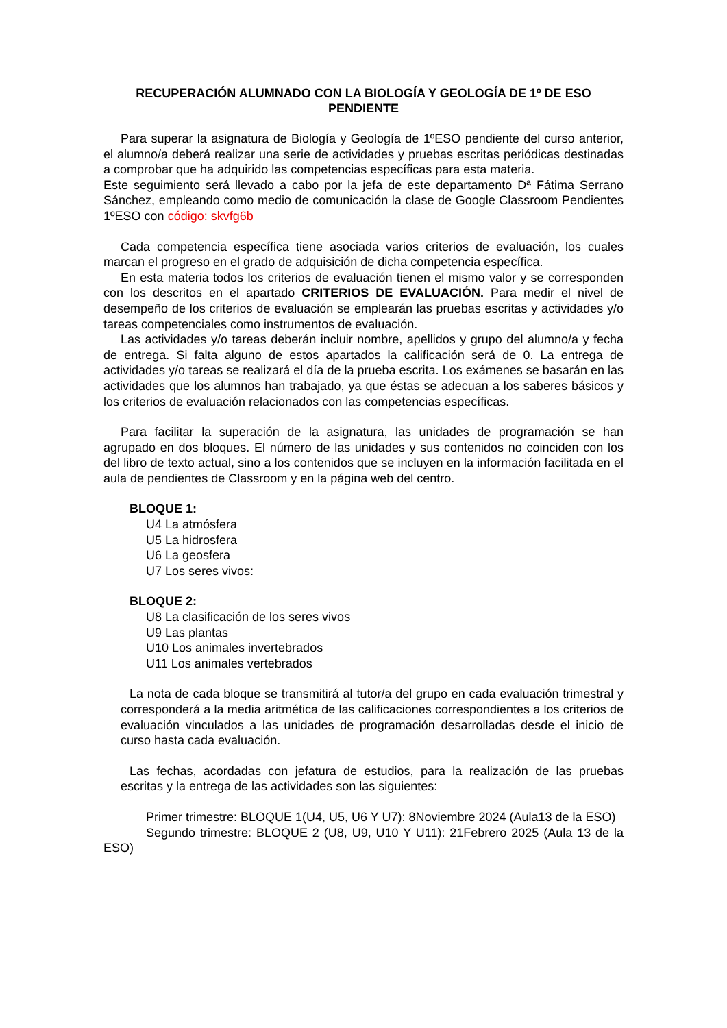RECUPERACIÓN ALUMNADO CON LA BIOLOGÍA Y GEOLOGÍA DE 1º DE ESO PENDIENTE
Para superar la asignatura de Biología y Geología de 1ºESO pendiente del curso anterior, el alumno/a deberá realizar una serie de actividades y pruebas escritas periódicas destinadas a comprobar que ha adquirido las competencias específicas para esta materia.
Este seguimiento será llevado a cabo por la jefa de este departamento Dª Fátima Serrano Sánchez, empleando como medio de comunicación la clase de Google Classroom Pendientes 1ºESO con código: skvfg6b
Cada competencia específica tiene asociada varios criterios de evaluación, los cuales marcan el progreso en el grado de adquisición de dicha competencia específica.
En esta materia todos los criterios de evaluación tienen el mismo valor y se corresponden con los descritos en el apartado CRITERIOS DE EVALUACIÓN. Para medir el nivel de desempeño de los criterios de evaluación se emplearán las pruebas escritas y actividades y/o tareas competenciales como instrumentos de evaluación.
Las actividades y/o tareas deberán incluir nombre, apellidos y grupo del alumno/a y fecha de entrega. Si falta alguno de estos apartados la calificación será de 0. La entrega de actividades y/o tareas se realizará el día de la prueba escrita. Los exámenes se basarán en las actividades que los alumnos han trabajado, ya que éstas se adecuan a los saberes básicos y los criterios de evaluación relacionados con las competencias específicas.
Para facilitar la superación de la asignatura, las unidades de programación se han agrupado en dos bloques. El número de las unidades y sus contenidos no coinciden con los del libro de texto actual, sino a los contenidos que se incluyen en la información facilitada en el aula de pendientes de Classroom y en la página web del centro.
BLOQUE 1:
U4 La atmósfera
U5 La hidrosfera
U6 La geosfera
U7 Los seres vivos:
BLOQUE 2:
U8 La clasificación de los seres vivos
U9 Las plantas
U10 Los animales invertebrados
U11 Los animales vertebrados
La nota de cada bloque se transmitirá al tutor/a del grupo en cada evaluación trimestral y corresponderá a la media aritmética de las calificaciones correspondientes a los criterios de evaluación vinculados a las unidades de programación desarrolladas desde el inicio de curso hasta cada evaluación.
Las fechas, acordadas con jefatura de estudios, para la realización de las pruebas escritas y la entrega de las actividades son las siguientes:
Primer trimestre: BLOQUE 1(U4, U5, U6 Y U7): 8Noviembre 2024 (Aula13 de la ESO)
Segundo trimestre: BLOQUE 2 (U8, U9, U10 Y U11): 21Febrero 2025 (Aula 13 de la ESO)